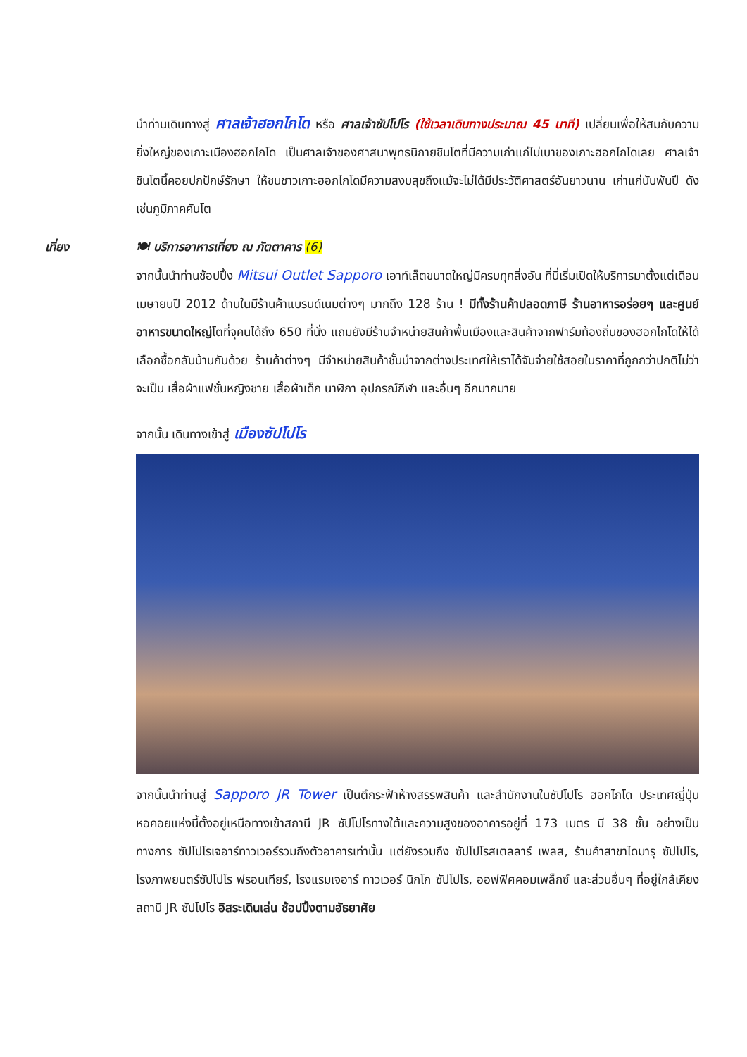นำท่านเดินทางสู่ ศาลเจ้าฮอกไกโด หรือ ศาลเจ้าซัปโปโร (ใช้เวลาเดินทางประมาณ 45 นาที) เปลี่ยนเพื่อให้สมกับความยิ่งใหญ่ของเกาะเมืองฮอกไกโด เป็นศาลเจ้าของศาสนาพุทธนิกายชินโตที่มีความเก่าแก่ไม่เบาของเกาะฮอกไกโดเลย ศาลเจ้าชินโตนี้คอยปกปักษ์รักษา ให้ชนชาวเกาะฮอกไกโดมีความสงบสุขถึงแม้จะไม่ได้มีประวัติศาสตร์อันยาวนาน เก่าแก่นับพันปี ดังเช่นภูมิภาคคันโต
เที่ยง 🍽 บริการอาหารเที่ยง ณ ภัตตาคาร (6)
จากนั้นนำท่านช้อปปิ้ง Mitsui Outlet Sapporo เอาท์เล็ตขนาดใหญ่มีครบทุกสิ่งอัน ที่นี่เริ่มเปิดให้บริการมาตั้งแต่เดือนเมษายนปี 2012 ด้านในมีร้านค้าแบรนด์เนมต่างๆ มากถึง 128 ร้าน ! มีทั้งร้านค้าปลอดภาษี ร้านอาหารอร่อยๆ และศูนย์อาหารขนาดใหญ่โตที่จุคนได้ถึง 650 ที่นั่ง แถมยังมีร้านจำหน่ายสินค้าพื้นเมืองและสินค้าจากฟาร์มท้องถิ่นของฮอกไกโดให้ได้เลือกซื้อกลับบ้านกันด้วย ร้านค้าต่างๆ มีจำหน่ายสินค้าชั้นนำจากต่างประเทศให้เราได้จับจ่ายใช้สอยในราคาที่ถูกกว่าปกติไม่ว่าจะเป็น เสื้อผ้าแฟชั่นหญิงชาย เสื้อผ้าเด็ก นาฬิกา อุปกรณ์กีฬา และอื่นๆ อีกมากมาย
จากนั้น เดินทางเข้าสู่ เมืองซัปโปโร
จากนั้นนำท่านสู่ Sapporo JR Tower เป็นตึกระฟ้าห้างสรรพสินค้า และสำนักงานในซัปโปโร ฮอกไกโด ประเทศญี่ปุ่น หอคอยแห่งนี้ตั้งอยู่เหนือทางเข้าสถานี JR ซัปโปโรทางใต้และความสูงของอาคารอยู่ที่ 173 เมตร มี 38 ชั้น อย่างเป็นทางการ ซัปโปโรเจอาร์ทาวเวอร์รวมถึงตัวอาคารเท่านั้น แต่ยังรวมถึง ซัปโปโรสเตลลาร์ เพลส, ร้านค้าสาขาไดมารุ ซัปโปโร, โรงภาพยนตร์ซัปโปโร ฟรอนเทียร์, โรงแรมเจอาร์ ทาวเวอร์ นิกโก ซัปโปโร, ออฟฟิศคอมเพล็กซ์ และส่วนอื่นๆ ที่อยู่ใกล้เคียงสถานี JR ซัปโปโร อิสระเดินเล่น ช้อปปิ้งตามอัธยาศัย